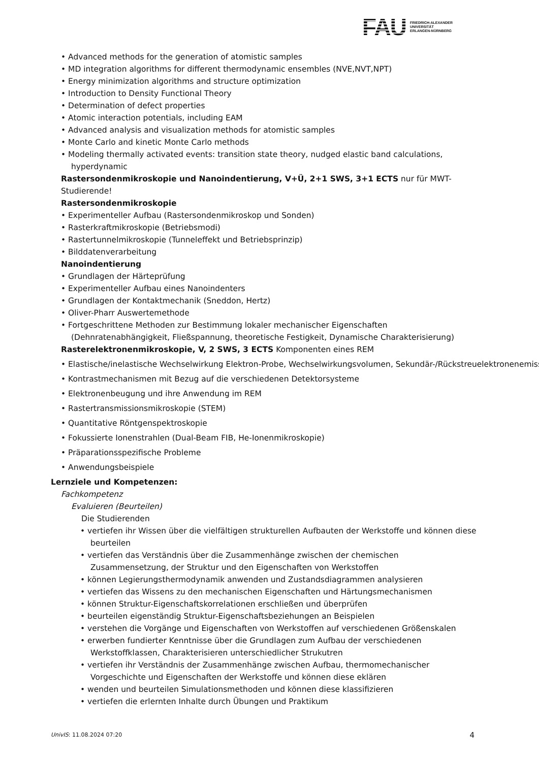FAU
FRIEDRICH-ALEXANDER
UNIVERSITÄT
ERLANGEN-NÜRNBERG
• Advanced methods for the generation of atomistic samples
• MD integration algorithms for different thermodynamic ensembles (NVE,NVT,NPT)
• Energy minimization algorithms and structure optimization
• Introduction to Density Functional Theory
• Determination of defect properties
• Atomic interaction potentials, including EAM
• Advanced analysis and visualization methods for atomistic samples
• Monte Carlo and kinetic Monte Carlo methods
• Modeling thermally activated events: transition state theory, nudged elastic band calculations, hyperdynamic
Rastersondenmikroskopie und Nanoindentierung, V+Ü, 2+1 SWS, 3+1 ECTS nur für MWT-Studierende!
Rastersondenmikroskopie
• Experimenteller Aufbau (Rastersondenmikroskop und Sonden)
• Rasterkraftmikroskopie (Betriebsmodi)
• Rastertunnelmikroskopie (Tunneleffekt und Betriebsprinzip)
• Bilddatenverarbeitung
Nanoindentierung
• Grundlagen der Härteprüfung
• Experimenteller Aufbau eines Nanoindenters
• Grundlagen der Kontaktmechanik (Sneddon, Hertz)
• Oliver-Pharr Auswertemethode
• Fortgeschrittene Methoden zur Bestimmung lokaler mechanischer Eigenschaften (Dehnratenabhängigkeit, Fließspannung, theoretische Festigkeit, Dynamische Charakterisierung)
Rasterelektronenmikroskopie, V, 2 SWS, 3 ECTS Komponenten eines REM
• Elastische/inelastische Wechselwirkung Elektron-Probe, Wechselwirkungsvolumen, Sekundär-/Rückstreuelektronenemission
• Kontrastmechanismen mit Bezug auf die verschiedenen Detektorsysteme
• Elektronenbeugung und ihre Anwendung im REM
• Rastertransmissionsmikroskopie (STEM)
• Quantitative Röntgenspektroskopie
• Fokussierte Ionenstrahlen (Dual-Beam FIB, He-Ionenmikroskopie)
• Präparationsspezifische Probleme
• Anwendungsbeispiele
Lernziele und Kompetenzen:
Fachkompetenz
Evaluieren (Beurteilen)
Die Studierenden
• vertiefen ihr Wissen über die vielfältigen strukturellen Aufbauten der Werkstoffe und können diese beurteilen
• vertiefen das Verständnis über die Zusammenhänge zwischen der chemischen Zusammensetzung, der Struktur und den Eigenschaften von Werkstoffen
• können Legierungsthermodynamik anwenden und Zustandsdiagrammen analysieren
• vertiefen das Wissens zu den mechanischen Eigenschaften und Härtungsmechanismen
• können Struktur-Eigenschaftskorrelationen erschließen und überprüfen
• beurteilen eigenständig Struktur-Eigenschaftsbeziehungen an Beispielen
• verstehen die Vorgänge und Eigenschaften von Werkstoffen auf verschiedenen Größenskalen
• erwerben fundierter Kenntnisse über die Grundlagen zum Aufbau der verschiedenen Werkstoffklassen, Charakterisieren unterschiedlicher Strukutren
• vertiefen ihr Verständnis der Zusammenhänge zwischen Aufbau, thermomechanischer Vorgeschichte und Eigenschaften der Werkstoffe und können diese eklären
• wenden und beurteilen Simulationsmethoden und können diese klassifizieren
• vertiefen die erlernten Inhalte durch Übungen und Praktikum
UnivIS: 11.08.2024 07:20 4